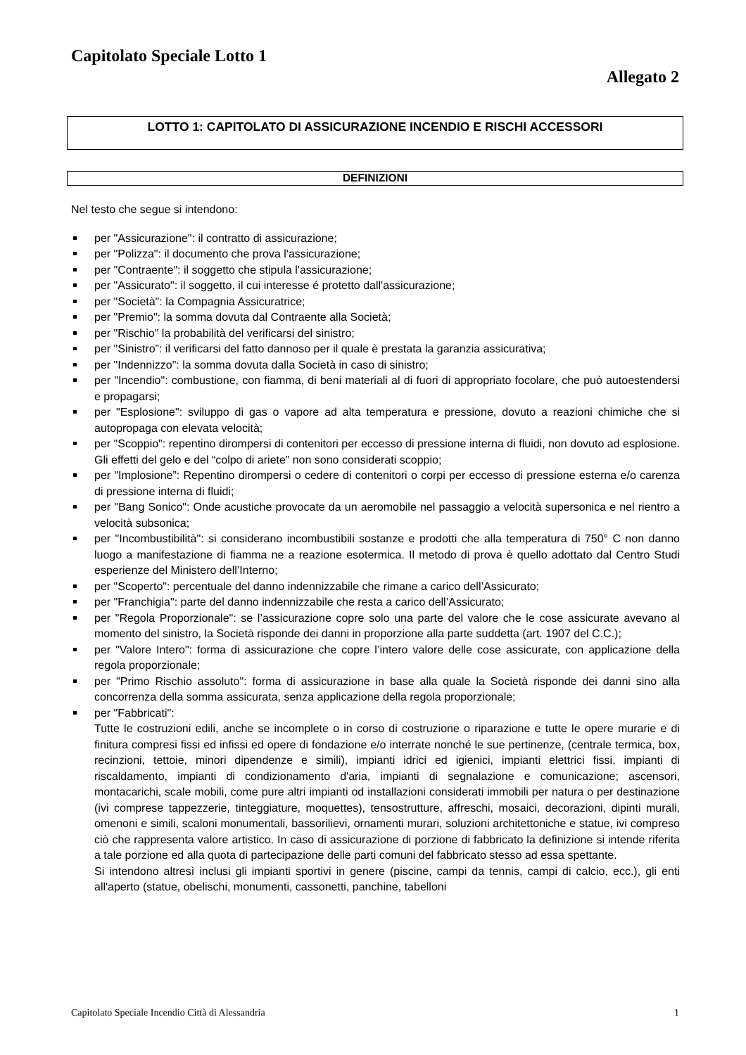Capitolato Speciale Lotto 1
Allegato 2
LOTTO 1: CAPITOLATO DI ASSICURAZIONE INCENDIO E RISCHI ACCESSORI
DEFINIZIONI
Nel testo che segue si intendono:
per "Assicurazione": il contratto di assicurazione;
per "Polizza": il documento che prova l'assicurazione;
per "Contraente": il soggetto che stipula l'assicurazione;
per "Assicurato": il soggetto, il cui interesse é protetto dall'assicurazione;
per "Società": la Compagnia Assicuratrice;
per "Premio": la somma dovuta dal Contraente alla Società;
per "Rischio" la probabilità del verificarsi del sinistro;
per "Sinistro”: il verificarsi del fatto dannoso per il quale è prestata la garanzia assicurativa;
per "Indennizzo": la somma dovuta dalla Società in caso di sinistro;
per "Incendio": combustione, con fiamma, di beni materiali al di fuori di appropriato focolare, che può autoestendersi e propagarsi;
per "Esplosione": sviluppo di gas o vapore ad alta temperatura e pressione, dovuto a reazioni chimiche che si autopropaga con elevata velocità;
per "Scoppio": repentino dirompersi di contenitori per eccesso di pressione interna di fluidi, non dovuto ad esplosione. Gli effetti del gelo e del “colpo di ariete” non sono considerati scoppio;
per "Implosione”: Repentino dirompersi o cedere di contenitori o corpi per eccesso di pressione esterna e/o carenza di pressione interna di fluidi;
per "Bang Sonico": Onde acustiche provocate da un aeromobile nel passaggio a velocità supersonica e nel rientro a velocità subsonica;
per "Incombustibilità": si considerano incombustibili sostanze e prodotti che alla temperatura di 750° C non danno luogo a manifestazione di fiamma ne a reazione esotermica. Il metodo di prova è quello adottato dal Centro Studi esperienze del Ministero dell’Interno;
per "Scoperto": percentuale del danno indennizzabile che rimane a carico dell’Assicurato;
per "Franchigia": parte del danno indennizzabile che resta a carico dell’Assicurato;
per "Regola Proporzionale": se l’assicurazione copre solo una parte del valore che le cose assicurate avevano al momento del sinistro, la Società risponde dei danni in proporzione alla parte suddetta (art. 1907 del C.C.);
per "Valore Intero": forma di assicurazione che copre l’intero valore delle cose assicurate, con applicazione della regola proporzionale;
per "Primo Rischio assoluto": forma di assicurazione in base alla quale la Società risponde dei danni sino alla concorrenza della somma assicurata, senza applicazione della regola proporzionale;
per "Fabbricati":
Tutte le costruzioni edili, anche se incomplete o in corso di costruzione o riparazione e tutte le opere murarie e di finitura compresi fissi ed infissi ed opere di fondazione e/o interrate nonché le sue pertinenze, (centrale termica, box, recinzioni, tettoie, minori dipendenze e simili), impianti idrici ed igienici, impianti elettrici fissi, impianti di riscaldamento, impianti di condizionamento d'aria, impianti di segnalazione e comunicazione; ascensori, montacarichi, scale mobili, come pure altri impianti od installazioni considerati immobili per natura o per destinazione (ivi comprese tappezzerie, tinteggiature, moquettes), tensostrutture, affreschi, mosaici, decorazioni, dipinti murali, omenoni e simili, scaloni monumentali, bassorilievi, ornamenti murari, soluzioni architettoniche e statue, ivi compreso ciò che rappresenta valore artistico. In caso di assicurazione di porzione di fabbricato la definizione si intende riferita a tale porzione ed alla quota di partecipazione delle parti comuni del fabbricato stesso ad essa spettante.
Si intendono altresì inclusi gli impianti sportivi in genere (piscine, campi da tennis, campi di calcio, ecc.), gli enti all'aperto (statue, obelischi, monumenti, cassonetti, panchine, tabelloni
Capitolato Speciale Incendio Città di Alessandria 1